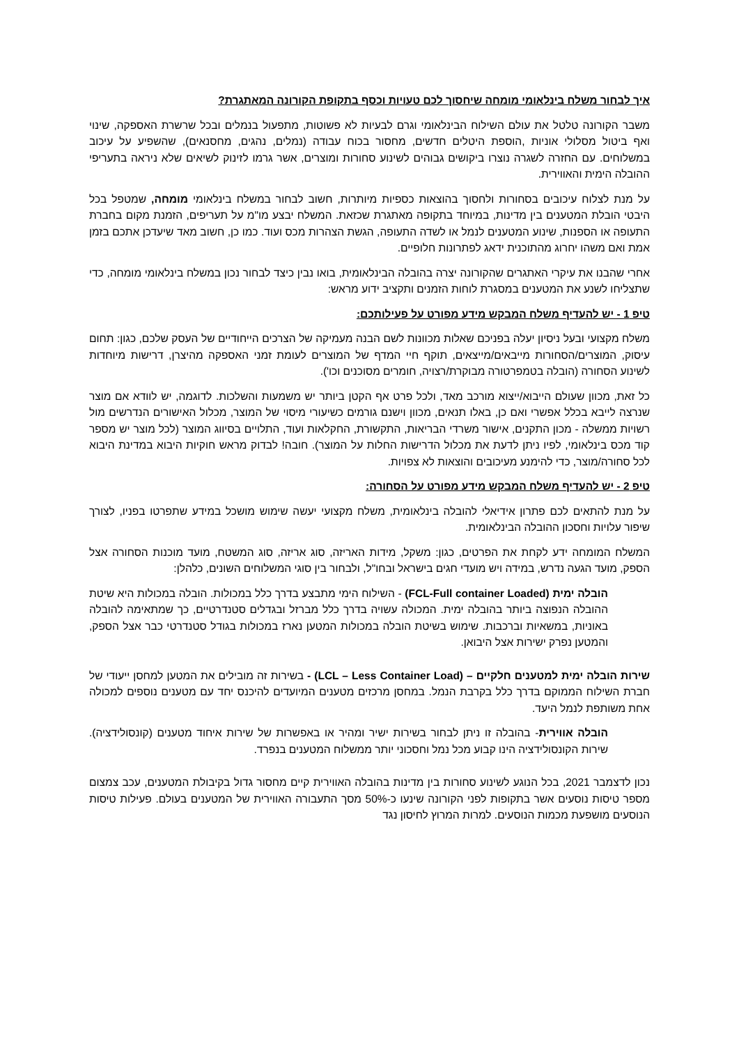איך לבחור משלח בינלאומי מומחה שיחסוך לכם טעויות וכסף בתקופת הקורונה המאתגרת?
משבר הקורונה טלטל את עולם השילוח הבינלאומי וגרם לבעיות לא פשוטות, מתפעול בנמלים ובכל שרשרת האספקה, שינוי ואף ביטול מסלולי אוניות ,הוספת היטלים חדשים, מחסור בכוח עבודה (נמלים, נהגים, מחסנאים), שהשפיע על עיכוב במשלוחים. עם החזרה לשגרה נוצרו ביקושים גבוהים לשינוע סחורות ומוצרים, אשר גרמו לזינוק לשיאים שלא ניראה בתעריפי ההובלה הימית והאווירית.
על מנת לצלוח עיכובים בסחורות ולחסוך בהוצאות כספיות מיותרות, חשוב לבחור במשלח בינלאומי מומחה, שמטפל בכל היבטי הובלת המטענים בין מדינות, במיוחד בתקופה מאתגרת שכזאת. המשלח יבצע מו"מ על תעריפים, הזמנת מקום בחברת התעופה או הספנות, שינוע המטענים לנמל או לשדה התעופה, הגשת הצהרות מכס ועוד. כמו כן, חשוב מאד שיעדכן אתכם בזמן אמת ואם משהו יחרוג מהתוכנית ידאג לפתרונות חלופיים.
אחרי שהבנו את עיקרי האתגרים שהקורונה יצרה בהובלה הבינלאומית, בואו נבין כיצד לבחור נכון במשלח בינלאומי מומחה, כדי שתצליחו לשנע את המטענים במסגרת לוחות הזמנים ותקציב ידוע מראש:
טיפ 1 - יש להעדיף משלח המבקש מידע מפורט על פעילותכם:
משלח מקצועי ובעל ניסיון יעלה בפניכם שאלות מכוונות לשם הבנה מעמיקה של הצרכים הייחודיים של העסק שלכם, כגון: תחום עיסוק, המוצרים/הסחורות מייבאים/מייצאים, תוקף חיי המדף של המוצרים לעומת זמני האספקה מהיצרן, דרישות מיוחדות לשינוע הסחורה (הובלה בטמפרטורה מבוקרת/רצויה, חומרים מסוכנים וכו').
כל זאת, מכוון שעולם הייבוא/ייצוא מורכב מאד, ולכל פרט אף הקטן ביותר יש משמעות והשלכות. לדוגמה, יש לוודא אם מוצר שנרצה לייבא בכלל אפשרי ואם כן, באלו תנאים, מכוון וישנם גורמים כשיעורי מיסוי של המוצר, מכלול האישורים הנדרשים מול רשויות ממשלה - מכון התקנים, אישור משרדי הבריאות, התקשורת, החקלאות ועוד, התלויים בסיווג המוצר (לכל מוצר יש מספר קוד מכס בינלאומי, לפיו ניתן לדעת את מכלול הדרישות החלות על המוצר). חובה! לבדוק מראש חוקיות היבוא במדינת היבוא לכל סחורה/מוצר, כדי להימנע מעיכובים והוצאות לא צפויות.
טיפ 2 - יש להעדיף משלח המבקש מידע מפורט על הסחורה:
על מנת להתאים לכם פתרון אידיאלי להובלה בינלאומית, משלח מקצועי יעשה שימוש מושכל במידע שתפרטו בפניו, לצורך שיפור עלויות וחסכון ההובלה הבינלאומית.
המשלח המומחה ידע לקחת את הפרטים, כגון: משקל, מידות האריזה, סוג אריזה, סוג המשטח, מועד מוכנות הסחורה אצל הספק, מועד הגעה נדרש, במידה ויש מועדי חגים בישראל ובחו"ל, ולבחור בין סוגי המשלוחים השונים, כלהלן:
הובלה ימית (FCL-Full container Loaded) - השילוח הימי מתבצע בדרך כלל במכולות. הובלה במכולות היא שיטת ההובלה הנפוצה ביותר בהובלה ימית. המכולה עשויה בדרך כלל מברזל ובגדלים סטנדרטיים, כך שמתאימה להובלה באוניות, במשאיות וברכבות. שימוש בשיטת הובלה במכולות המטען נארז במכולות בגודל סטנדרטי כבר אצל הספק, והמטען נפרק ישירות אצל היבואן.
שירות הובלה ימית למטענים חלקיים – (LCL – Less Container Load) - בשירות זה מובילים את המטען למחסן ייעודי של חברת השילוח הממוקם בדרך כלל בקרבת הנמל. במחסן מרכזים מטענים המיועדים להיכנס יחד עם מטענים נוספים למכולה אחת משותפת לנמל היעד.
הובלה אווירית- בהובלה זו ניתן לבחור בשירות ישיר ומהיר או באפשרות של שירות איחוד מטענים (קונסולידציה). שירות הקונסולידציה הינו קבוע מכל נמל וחסכוני יותר ממשלוח המטענים בנפרד.
נכון לדצמבר 2021, בכל הנוגע לשינוע סחורות בין מדינות בהובלה האווירית קיים מחסור גדול בקיבולת המטענים, עכב צמצום מספר טיסות נוסעים אשר בתקופות לפני הקורונה שינעו כ-50% מסך התעבורה האווירית של המטענים בעולם. פעילות טיסות הנוסעים מושפעת מכמות הנוסעים. למרות המרוץ לחיסון נגד